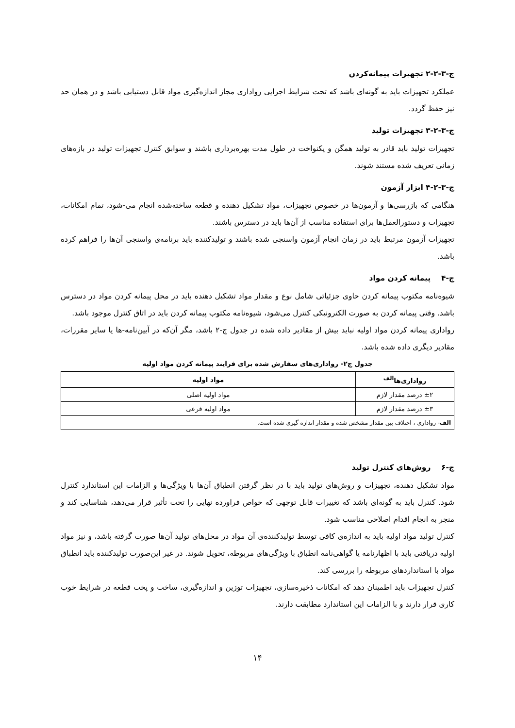ج-۳-۲-۲ تجهیزات پیمانه‌کردن
عملکرد تجهیزات باید به گونه‌ای باشد که تحت شرایط اجرایی رواداری مجاز اندازه‌گیری مواد قابل دستیابی باشد و در همان حد نیز حفظ گردد.
ج-۳-۲-۳ تجهیزات تولید
تجهیزات تولید باید قادر به تولید همگن و یکنواخت در طول مدت بهره‌برداری باشند و سوابق کنترل تجهیزات تولید در بازه‌های زمانی تعریف شده مستند شوند.
ج-۳-۲-۴ ابزار آزمون
هنگامی که بازرسی‌ها و آزمون‌ها در خصوص تجهیزات، مواد تشکیل دهنده و قطعه ساخته‌شده انجام می-شود، تمام امکانات، تجهیزات و دستورالعمل‌ها برای استفاده مناسب از آن‌ها باید در دسترس باشند.
تجهیزات آزمون مرتبط باید در زمان انجام آزمون واسنجی شده باشند و تولیدکننده باید برنامه‌ی واسنجی آن‌ها را فراهم کرده باشد.
ج-۴ پیمانه کردن مواد
شیوه‌نامه مکتوب پیمانه کردن حاوی جزئیاتی شامل نوع و مقدار مواد تشکیل دهنده باید در محل پیمانه کردن مواد در دسترس باشد. وقتی پیمانه کردن به صورت الکترونیکی کنترل می‌شود، شیوه‌نامه مکتوب پیمانه کردن باید در اتاق کنترل موجود باشد.
رواداری پیمانه کردن مواد اولیه نباید بیش از مقادیر داده شده در جدول ج-۲ باشد، مگر آن‌که در آیین‌نامه-ها یا سایر مقررات، مقادیر دیگری داده شده باشد.
جدول ج۲- رواداری‌های سفارش شده برای فرایند پیمانه کردن مواد اولیه
| رواداری‌ها<sup>الف</sup> | مواد اولیه |
| --- | --- |
| ±۲ درصد مقدار لازم | مواد اولیه اصلی |
| ±۳ درصد مقدار لازم | مواد اولیه فرعی |
| الف - رواداری ، اختلاف بین مقدار مشخص شده و مقدار اندازه گیری شده است. | |
ج-۶ روش‌های کنترل تولید
مواد تشکیل دهنده، تجهیزات و روش‌های تولید باید با در نظر گرفتن انطباق آن‌ها با ویژگی‌ها و الزامات این استاندارد کنترل شود. کنترل باید به گونه‌ای باشد که تغییرات قابل توجهی که خواص فراورده نهایی را تحت تأثیر قرار می‌دهد، شناسایی کند و منجر به انجام اقدام اصلاحی مناسب شود.
کنترل تولید مواد اولیه باید به اندازه‌ی کافی توسط تولیدکننده‌ی آن مواد در محل‌های تولید آن‌ها صورت گرفته باشد، و نیز مواد اولیه دریافتی باید با اظهارنامه یا گواهی‌نامه انطباق با ویژگی‌های مربوطه، تحویل شوند. در غیر این‌صورت تولیدکننده باید انطباق مواد با استانداردهای مربوطه را بررسی کند.
کنترل تجهیزات باید اطمینان دهد که امکانات ذخیره‌سازی، تجهیزات توزین و اندازه‌گیری، ساخت و پخت قطعه در شرایط خوب کاری قرار دارند و با الزامات این استاندارد مطابقت دارند.
۱۴